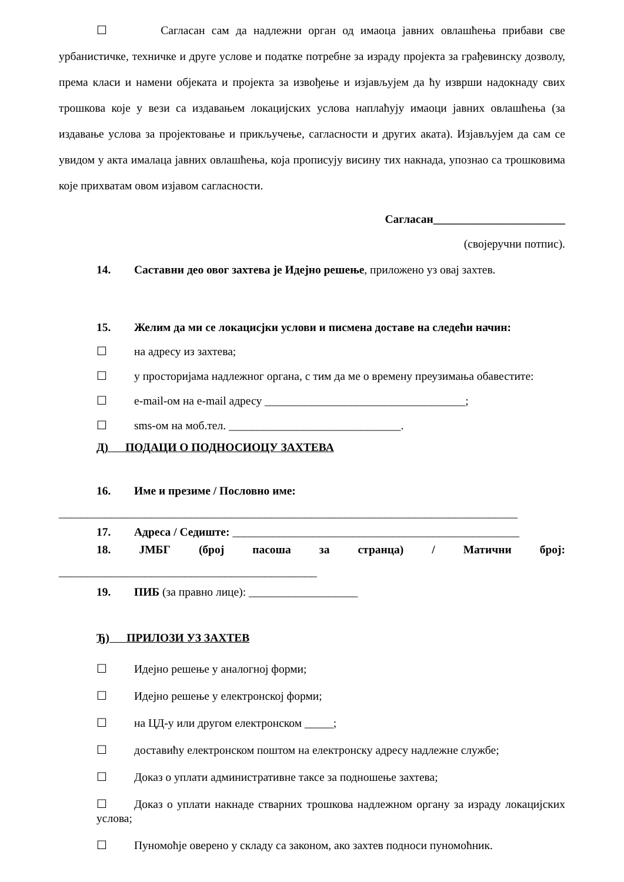☐ Сагласан сам да надлежни орган од имаоца јавних овлашћења прибави све урбанистичке, техничке и друге услове и податке потребне за израду пројекта за грађевинску дозволу, према класи и намени објеката и пројекта за извођење и изјављујем да ћу изврши надокнаду свих трошкова које у вези са издавањем локацијских услова наплаћују имаоци јавних овлашћења (за издавање услова за пројектовање и прикључење, сагласности и других аката). Изјављујем да сам се увидом у акта ималаца јавних овлашћења, која прописују висину тих накнада, упознао са трошковима које прихватам овом изјавом сагласности.
Сагласан_______________________
(својеручни потпис).
14. Саставни део овог захтева је Идејно решење, приложено уз овај захтев.
15. Желим да ми се локацисјки услови и писмена доставе на следећи начин:
☐ на адресу из захтева;
☐ у просторијама надлежног органа, с тим да ме о времену преузимања обавестите:
☐ e-mail-ом на e-mail адресу ___________________________________;
☐ sms-ом на моб.тел. ______________________________.
Д) ПОДАЦИ О ПОДНОСИОЦУ ЗАХТЕВА
16. Име и презиме / Пословно име:
________________________________________________________________________________
17. Адреса / Седиште: __________________________________________________
18. ЈМБГ (број пасоша за странца) / Матични број:
_____________________________________________
19. ПИБ (за правно лице): ___________________
Ђ) ПРИЛОЗИ УЗ ЗАХТЕВ
☐ Идејно решење у аналогној форми;
☐ Идејно решење у електронској форми;
☐ на ЦД-у или другом електронском _____;
☐ доставићу електронском поштом на електронску адресу надлежне службе;
☐ Доказ о уплати административне таксе за подношење захтева;
☐ Доказ о уплати накнаде стварних трошкова надлежном органу за израду локацијских услова;
☐ Пуномоћје оверено у складу са законом, ако захтев подноси пуномоћник.